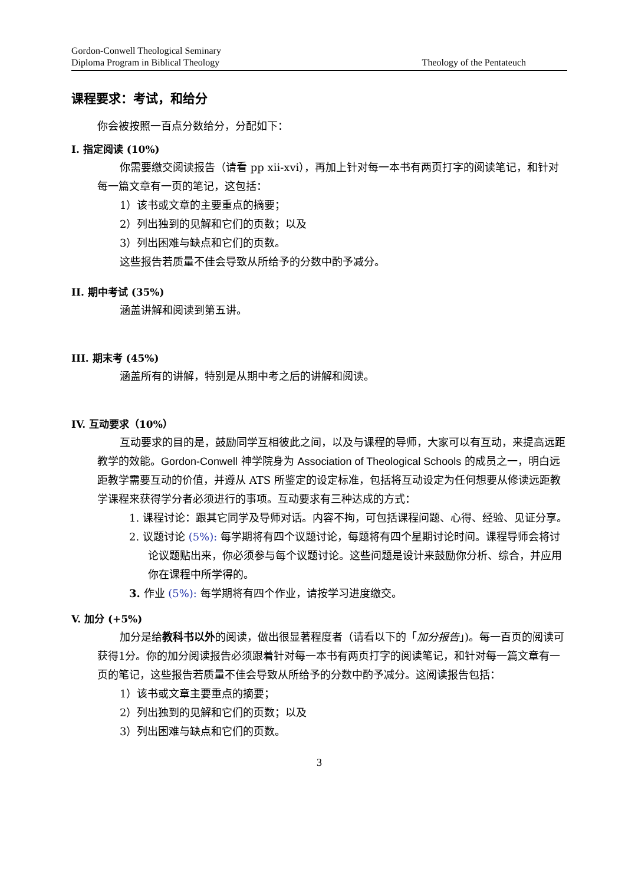Gordon-Conwell Theological Seminary
Diploma Program in Biblical Theology
Theology of the Pentateuch
课程要求：考试，和给分
你会被按照一百点分数给分，分配如下：
I. 指定阅读 (10%)
你需要缴交阅读报告（请看 pp xii-xvi），再加上针对每一本书有两页打字的阅读笔记，和针对每一篇文章有一页的笔记，这包括：
1）该书或文章的主要重点的摘要；
2）列出独到的见解和它们的页数；以及
3）列出困难与缺点和它们的页数。
这些报告若质量不佳会导致从所给予的分数中酌予减分。
II. 期中考试 (35%)
涵盖讲解和阅读到第五讲。
III. 期末考 (45%)
涵盖所有的讲解，特别是从期中考之后的讲解和阅读。
IV. 互动要求（10%）
互动要求的目的是，鼓励同学互相彼此之间，以及与课程的导师，大家可以有互动，来提高远距教学的效能。Gordon-Conwell 神学院身为 Association of Theological Schools 的成员之一，明白远距教学需要互动的价值，并遵从 ATS 所鉴定的设定标准，包括将互动设定为任何想要从修读远距教学课程来获得学分者必须进行的事项。互动要求有三种达成的方式：
1. 课程讨论：跟其它同学及导师对话。内容不拘，可包括课程问题、心得、经验、见证分享。
2. 议题讨论 (5%): 每学期将有四个议题讨论，每题将有四个星期讨论时间。课程导师会将讨论议题贴出来，你必须参与每个议题讨论。这些问题是设计来鼓励你分析、综合，并应用你在课程中所学得的。
3. 作业 (5%): 每学期将有四个作业，请按学习进度缴交。
V. 加分 (+5%)
加分是给教科书以外的阅读，做出很显著程度者（请看以下的「加分报告」)。每一百页的阅读可获得1分。你的加分阅读报告必须跟着针对每一本书有两页打字的阅读笔记，和针对每一篇文章有一页的笔记，这些报告若质量不佳会导致从所给予的分数中酌予减分。这阅读报告包括：
1）该书或文章主要重点的摘要；
2）列出独到的见解和它们的页数；以及
3）列出困难与缺点和它们的页数。
3